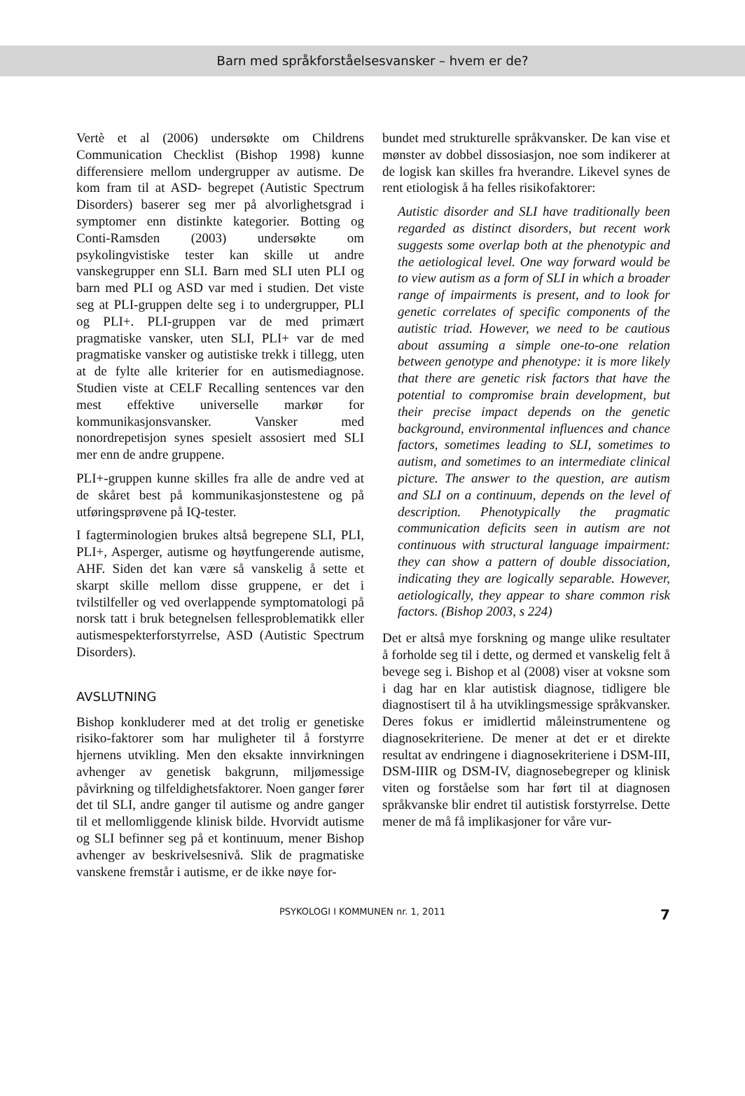Barn med språkforståelsesvansker – hvem er de?
Vertè et al (2006) undersøkte om Childrens Communication Checklist (Bishop 1998) kunne differensiere mellom undergrupper av autisme. De kom fram til at ASD- begrepet (Autistic Spectrum Disorders) baserer seg mer på alvorlighetsgrad i symptomer enn distinkte kategorier. Botting og Conti-Ramsden (2003) undersøkte om psykolingvistiske tester kan skille ut andre vanskegrupper enn SLI. Barn med SLI uten PLI og barn med PLI og ASD var med i studien. Det viste seg at PLI-gruppen delte seg i to undergrupper, PLI og PLI+. PLI-gruppen var de med primært pragmatiske vansker, uten SLI, PLI+ var de med pragmatiske vansker og autistiske trekk i tillegg, uten at de fylte alle kriterier for en autismediagnose. Studien viste at CELF Recalling sentences var den mest effektive universelle markør for kommunikasjonsvansker. Vansker med nonordrepetisjon synes spesielt assosiert med SLI mer enn de andre gruppene.
PLI+-gruppen kunne skilles fra alle de andre ved at de skåret best på kommunikasjonstestene og på utføringsprøvene på IQ-tester.
I fagterminologien brukes altså begrepene SLI, PLI, PLI+, Asperger, autisme og høytfungerende autisme, AHF. Siden det kan være så vanskelig å sette et skarpt skille mellom disse gruppene, er det i tvilstilfeller og ved overlappende symptomatologi på norsk tatt i bruk betegnelsen fellesproblematikk eller autismespekterforstyrrelse, ASD (Autistic Spectrum Disorders).
AVSLUTNING
Bishop konkluderer med at det trolig er genetiske risiko-faktorer som har muligheter til å forstyrre hjernens utvikling. Men den eksakte innvirkningen avhenger av genetisk bakgrunn, miljømessige påvirkning og tilfeldighetsfaktorer. Noen ganger fører det til SLI, andre ganger til autisme og andre ganger til et mellomliggende klinisk bilde. Hvorvidt autisme og SLI befinner seg på et kontinuum, mener Bishop avhenger av beskrivelsesnivå. Slik de pragmatiske vanskene fremstår i autisme, er de ikke nøye for-
bundet med strukturelle språkvansker. De kan vise et mønster av dobbel dissosiasjon, noe som indikerer at de logisk kan skilles fra hverandre. Likevel synes de rent etiologisk å ha felles risikofaktorer:
Autistic disorder and SLI have traditionally been regarded as distinct disorders, but recent work suggests some overlap both at the phenotypic and the aetiological level. One way forward would be to view autism as a form of SLI in which a broader range of impairments is present, and to look for genetic correlates of specific components of the autistic triad. However, we need to be cautious about assuming a simple one-to-one relation between genotype and phenotype: it is more likely that there are genetic risk factors that have the potential to compromise brain development, but their precise impact depends on the genetic background, environmental influences and chance factors, sometimes leading to SLI, sometimes to autism, and sometimes to an intermediate clinical picture. The answer to the question, are autism and SLI on a continuum, depends on the level of description. Phenotypically the pragmatic communication deficits seen in autism are not continuous with structural language impairment: they can show a pattern of double dissociation, indicating they are logically separable. However, aetiologically, they appear to share common risk factors. (Bishop 2003, s 224)
Det er altså mye forskning og mange ulike resultater å forholde seg til i dette, og dermed et vanskelig felt å bevege seg i. Bishop et al (2008) viser at voksne som i dag har en klar autistisk diagnose, tidligere ble diagnostisert til å ha utviklingsmessige språkvansker. Deres fokus er imidlertid måleinstrumentene og diagnosekriteriene. De mener at det er et direkte resultat av endringene i diagnosekriteriene i DSM-III, DSM-IIIR og DSM-IV, diagnosebegreper og klinisk viten og forståelse som har ført til at diagnosen språkvanske blir endret til autistisk forstyrrelse. Dette mener de må få implikasjoner for våre vur-
PSYKOLOGI I KOMMUNEN nr. 1, 2011 7